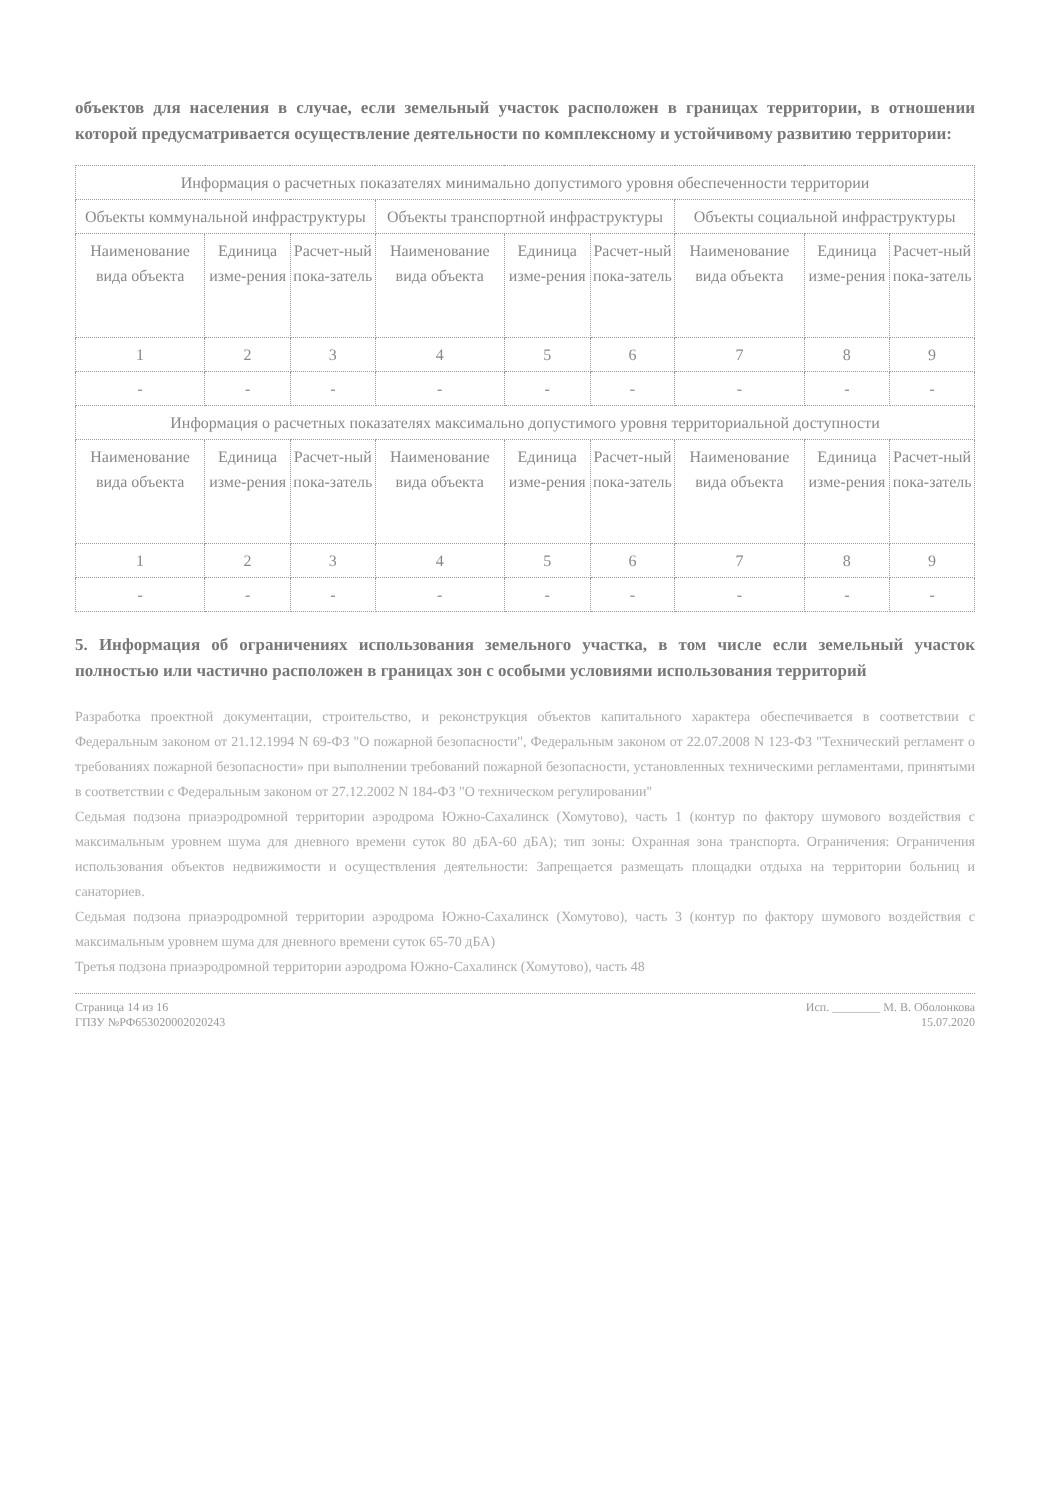объектов для населения в случае, если земельный участок расположен в границах территории, в отношении которой предусматривается осуществление деятельности по комплексному и устойчивому развитию территории:
| Информация о расчетных показателях минимально допустимого уровня обеспеченности территории | | | | | | | | |
| Объекты коммунальной инфраструктуры | | | Объекты транспортной инфраструктуры | | | Объекты социальной инфраструктуры | | |
| Наименование вида объекта | Единица изме-рения | Расчет-ный пока-затель | Наименование вида объекта | Единица изме-рения | Расчет-ный пока-затель | Наименование вида объекта | Единица изме-рения | Расчет-ный пока-затель |
| 1 | 2 | 3 | 4 | 5 | 6 | 7 | 8 | 9 |
| - | - | - | - | - | - | - | - | - |
| Информация о расчетных показателях максимально допустимого уровня территориальной доступности | | | | | | | | |
| Наименование вида объекта | Единица изме-рения | Расчет-ный пока-затель | Наименование вида объекта | Единица изме-рения | Расчет-ный пока-затель | Наименование вида объекта | Единица изме-рения | Расчет-ный пока-затель |
| 1 | 2 | 3 | 4 | 5 | 6 | 7 | 8 | 9 |
| - | - | - | - | - | - | - | - | - |
5. Информация об ограничениях использования земельного участка, в том числе если земельный участок полностью или частично расположен в границах зон с особыми условиями использования территорий
Разработка проектной документации, строительство, и реконструкция объектов капитального характера обеспечивается в соответствии с Федеральным законом от 21.12.1994 N 69-ФЗ "О пожарной безопасности", Федеральным законом от 22.07.2008 N 123-ФЗ "Технический регламент о требованиях пожарной безопасности» при выполнении требований пожарной безопасности, установленных техническими регламентами, принятыми в соответствии с Федеральным законом от 27.12.2002 N 184-ФЗ "О техническом регулировании"
Седьмая подзона приаэродромной территории аэродрома Южно-Сахалинск (Хомутово), часть 1 (контур по фактору шумового воздействия с максимальным уровнем шума для дневного времени суток 80 дБА-60 дБА); тип зоны: Охранная зона транспорта. Ограничения: Ограничения использования объектов недвижимости и осуществления деятельности: Запрещается размещать площадки отдыха на территории больниц и санаториев.
Седьмая подзона приаэродромной территории аэродрома Южно-Сахалинск (Хомутово), часть 3 (контур по фактору шумового воздействия с максимальным уровнем шума для дневного времени суток 65-70 дБА)
Третья подзона приаэродромной территории аэродрома Южно-Сахалинск (Хомутово), часть 48
Страница 14 из 16
ГПЗУ №РФ653020002020243
Исп. ________ М. В. Оболонкова
15.07.2020